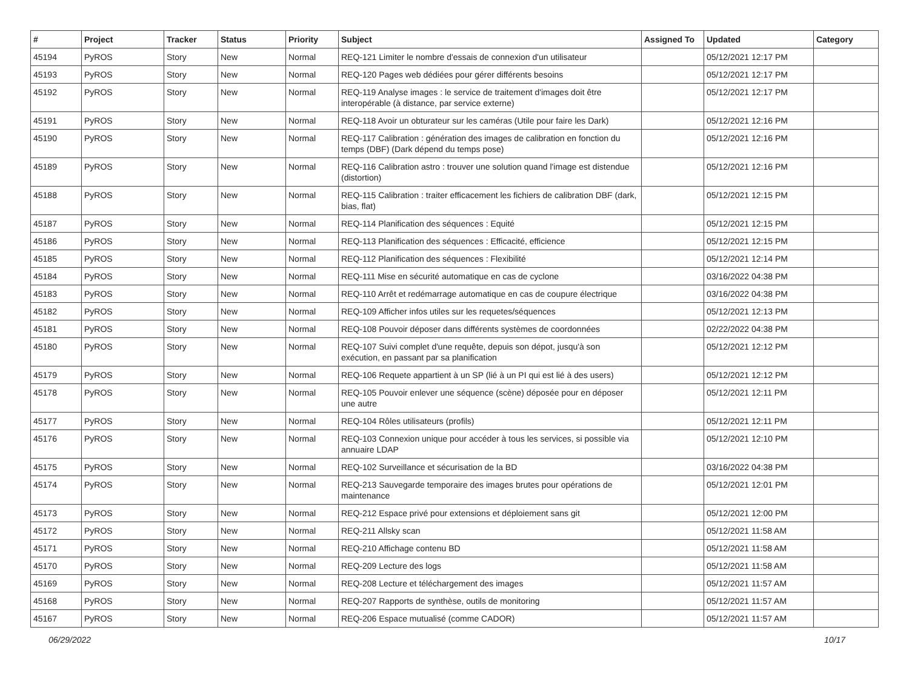| # | Project | Tracker | Status | Priority | Subject | Assigned To | Updated | Category |
| --- | --- | --- | --- | --- | --- | --- | --- | --- |
| 45194 | PyROS | Story | New | Normal | REQ-121 Limiter le nombre d'essais de connexion d'un utilisateur | | 05/12/2021 12:17 PM | |
| 45193 | PyROS | Story | New | Normal | REQ-120 Pages web dédiées pour gérer différents besoins | | 05/12/2021 12:17 PM | |
| 45192 | PyROS | Story | New | Normal | REQ-119 Analyse images : le service de traitement d'images doit être interopérable (à distance, par service externe) | | 05/12/2021 12:17 PM | |
| 45191 | PyROS | Story | New | Normal | REQ-118 Avoir un obturateur sur les caméras (Utile pour faire les Dark) | | 05/12/2021 12:16 PM | |
| 45190 | PyROS | Story | New | Normal | REQ-117 Calibration : génération des images de calibration en fonction du temps (DBF) (Dark dépend du temps pose) | | 05/12/2021 12:16 PM | |
| 45189 | PyROS | Story | New | Normal | REQ-116 Calibration astro : trouver une solution quand l'image est distendue (distortion) | | 05/12/2021 12:16 PM | |
| 45188 | PyROS | Story | New | Normal | REQ-115 Calibration : traiter efficacement les fichiers de calibration DBF (dark, bias, flat) | | 05/12/2021 12:15 PM | |
| 45187 | PyROS | Story | New | Normal | REQ-114 Planification des séquences : Equité | | 05/12/2021 12:15 PM | |
| 45186 | PyROS | Story | New | Normal | REQ-113 Planification des séquences : Efficacité, efficience | | 05/12/2021 12:15 PM | |
| 45185 | PyROS | Story | New | Normal | REQ-112 Planification des séquences : Flexibilité | | 05/12/2021 12:14 PM | |
| 45184 | PyROS | Story | New | Normal | REQ-111 Mise en sécurité automatique en cas de cyclone | | 03/16/2022 04:38 PM | |
| 45183 | PyROS | Story | New | Normal | REQ-110 Arrêt et redémarrage automatique en cas de coupure électrique | | 03/16/2022 04:38 PM | |
| 45182 | PyROS | Story | New | Normal | REQ-109 Afficher infos utiles sur les requetes/séquences | | 05/12/2021 12:13 PM | |
| 45181 | PyROS | Story | New | Normal | REQ-108 Pouvoir déposer dans différents systèmes de coordonnées | | 02/22/2022 04:38 PM | |
| 45180 | PyROS | Story | New | Normal | REQ-107 Suivi complet d'une requête, depuis son dépot, jusqu'à son exécution, en passant par sa planification | | 05/12/2021 12:12 PM | |
| 45179 | PyROS | Story | New | Normal | REQ-106 Requete appartient à un SP (lié à un PI qui est lié à des users) | | 05/12/2021 12:12 PM | |
| 45178 | PyROS | Story | New | Normal | REQ-105 Pouvoir enlever une séquence (scène) déposée pour en déposer une autre | | 05/12/2021 12:11 PM | |
| 45177 | PyROS | Story | New | Normal | REQ-104 Rôles utilisateurs (profils) | | 05/12/2021 12:11 PM | |
| 45176 | PyROS | Story | New | Normal | REQ-103 Connexion unique pour accéder à tous les services, si possible via annuaire LDAP | | 05/12/2021 12:10 PM | |
| 45175 | PyROS | Story | New | Normal | REQ-102 Surveillance et sécurisation de la BD | | 03/16/2022 04:38 PM | |
| 45174 | PyROS | Story | New | Normal | REQ-213 Sauvegarde temporaire des images brutes pour opérations de maintenance | | 05/12/2021 12:01 PM | |
| 45173 | PyROS | Story | New | Normal | REQ-212 Espace privé pour extensions et déploiement sans git | | 05/12/2021 12:00 PM | |
| 45172 | PyROS | Story | New | Normal | REQ-211 Allsky scan | | 05/12/2021 11:58 AM | |
| 45171 | PyROS | Story | New | Normal | REQ-210 Affichage contenu BD | | 05/12/2021 11:58 AM | |
| 45170 | PyROS | Story | New | Normal | REQ-209 Lecture des logs | | 05/12/2021 11:58 AM | |
| 45169 | PyROS | Story | New | Normal | REQ-208 Lecture et téléchargement des images | | 05/12/2021 11:57 AM | |
| 45168 | PyROS | Story | New | Normal | REQ-207 Rapports de synthèse, outils de monitoring | | 05/12/2021 11:57 AM | |
| 45167 | PyROS | Story | New | Normal | REQ-206 Espace mutualisé (comme CADOR) | | 05/12/2021 11:57 AM | |
06/29/2022 10/17